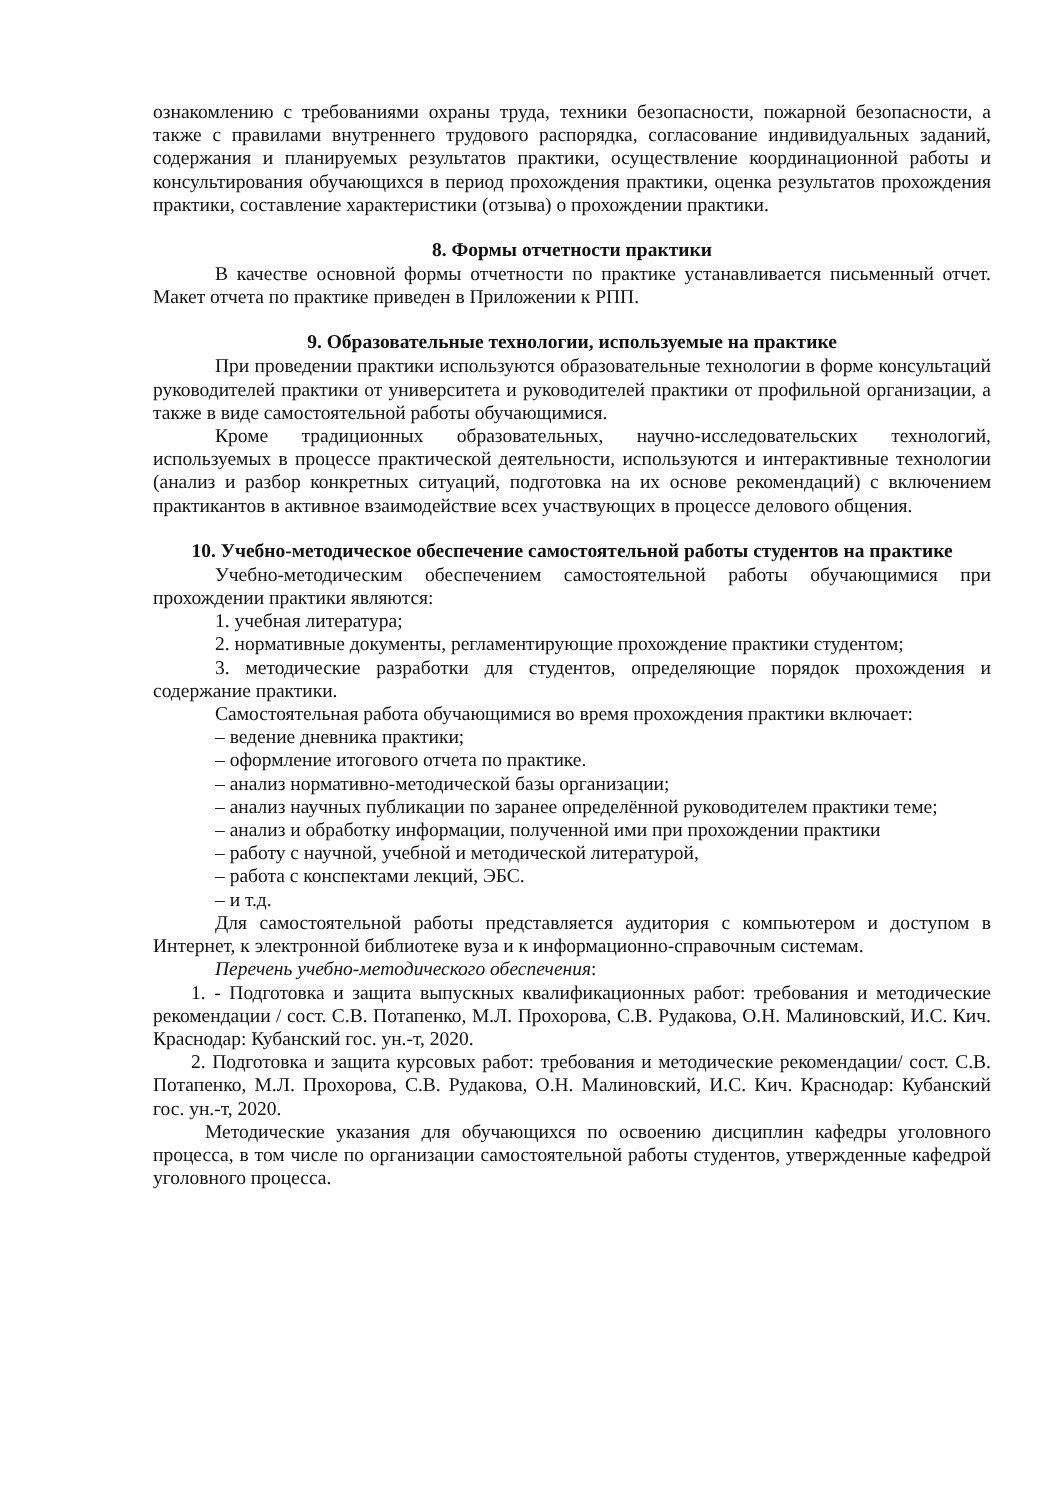ознакомлению с требованиями охраны труда, техники безопасности, пожарной безопасности, а также с правилами внутреннего трудового распорядка, согласование индивидуальных заданий, содержания и планируемых результатов практики, осуществление координационной работы и консультирования обучающихся в период прохождения практики, оценка результатов прохождения практики, составление характеристики (отзыва) о прохождении практики.
8. Формы отчетности практики
В качестве основной формы отчетности по практике устанавливается письменный отчет. Макет отчета по практике приведен в Приложении к РПП.
9. Образовательные технологии, используемые на практике
При проведении практики используются образовательные технологии в форме консультаций руководителей практики от университета и руководителей практики от профильной организации, а также в виде самостоятельной работы обучающимися.
Кроме традиционных образовательных, научно-исследовательских технологий, используемых в процессе практической деятельности, используются и интерактивные технологии (анализ и разбор конкретных ситуаций, подготовка на их основе рекомендаций) с включением практикантов в активное взаимодействие всех участвующих в процессе делового общения.
10. Учебно-методическое обеспечение самостоятельной работы студентов на практике
Учебно-методическим обеспечением самостоятельной работы обучающимися при прохождении практики являются:
1. учебная литература;
2. нормативные документы, регламентирующие прохождение практики студентом;
3. методические разработки для студентов, определяющие порядок прохождения и содержание практики.
Самостоятельная работа обучающимися во время прохождения практики включает:
– ведение дневника практики;
– оформление итогового отчета по практике.
– анализ нормативно-методической базы организации;
– анализ научных публикации по заранее определённой руководителем практики теме;
– анализ и обработку информации, полученной ими при прохождении практики
– работу с научной, учебной и методической литературой,
– работа с конспектами лекций, ЭБС.
– и т.д.
Для самостоятельной работы представляется аудитория с компьютером и доступом в Интернет, к электронной библиотеке вуза и к информационно-справочным системам.
Перечень учебно-методического обеспечения:
1. - Подготовка и защита выпускных квалификационных работ: требования и методические рекомендации / сост. С.В. Потапенко, М.Л. Прохорова, С.В. Рудакова, О.Н. Малиновский, И.С. Кич. Краснодар: Кубанский гос. ун.-т, 2020.
2. Подготовка и защита курсовых работ: требования и методические рекомендации/ сост. С.В. Потапенко, М.Л. Прохорова, С.В. Рудакова, О.Н. Малиновский, И.С. Кич. Краснодар: Кубанский гос. ун.-т, 2020.
Методические указания для обучающихся по освоению дисциплин кафедры уголовного процесса, в том числе по организации самостоятельной работы студентов, утвержденные кафедрой уголовного процесса.